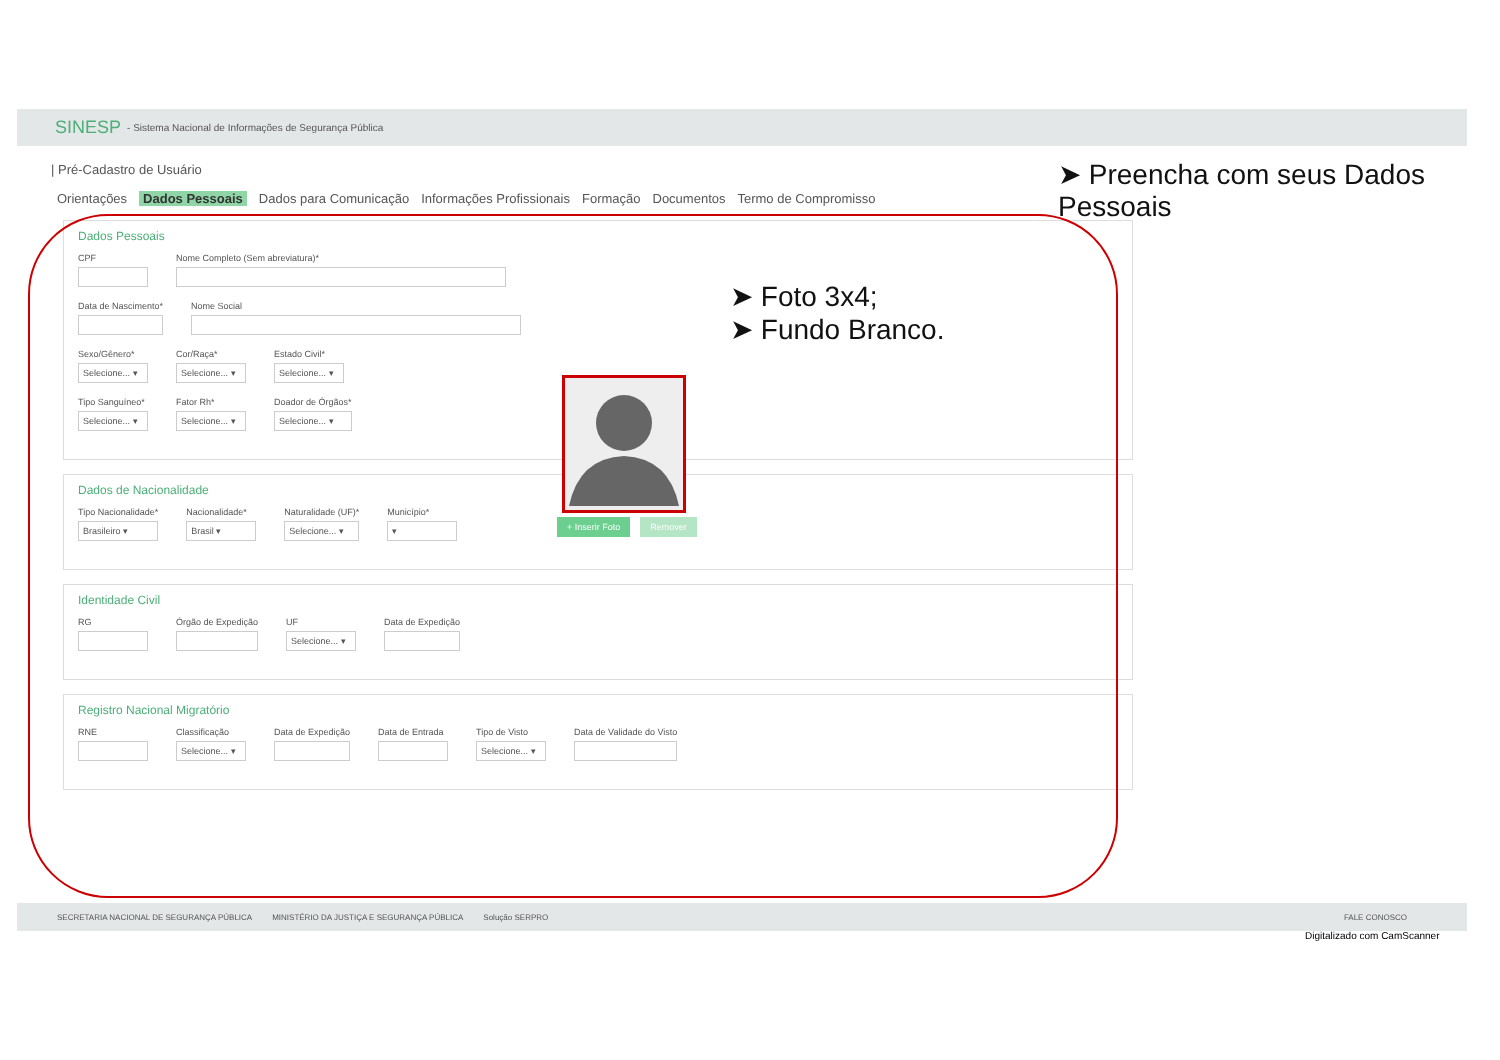SINESP - Sistema Nacional de Informações de Segurança Pública
| Pré-Cadastro de Usuário
Orientações Dados Pessoais Dados para Comunicação Informações Profissionais Formação Documentos Termo de Compromisso
Dados Pessoais
CPF
Nome Completo (Sem abreviatura)*
Data de Nascimento*
Nome Social
Sexo/Gênero*
Selecione... ▾
Cor/Raça*
Selecione... ▾
Estado Civil*
Selecione... ▾
Tipo Sanguíneo*
Selecione... ▾
Fator Rh*
Selecione... ▾
Doador de Órgãos*
Selecione... ▾
Dados de Nacionalidade
Tipo Nacionalidade*
Brasileiro ▾
Nacionalidade*
Brasil ▾
Naturalidade (UF)*
Selecione... ▾
Município*
▾
Identidade Civil
RG
Órgão de Expedição
UF
Selecione... ▾
Data de Expedição
Registro Nacional Migratório
RNE
Classificação
Selecione... ▾
Data de Expedição
Data de Entrada
Tipo de Visto
Selecione... ▾
Data de Validade do Visto
+ Inserir Foto Remover
SECRETARIA NACIONAL DE SEGURANÇA PÚBLICA MINISTÉRIO DA JUSTIÇA E SEGURANÇA PÚBLICA Solução SERPRO FALE CONOSCO
➤ Preencha com seus Dados Pessoais
➤ Foto 3x4;
➤ Fundo Branco.
Digitalizado com CamScanner